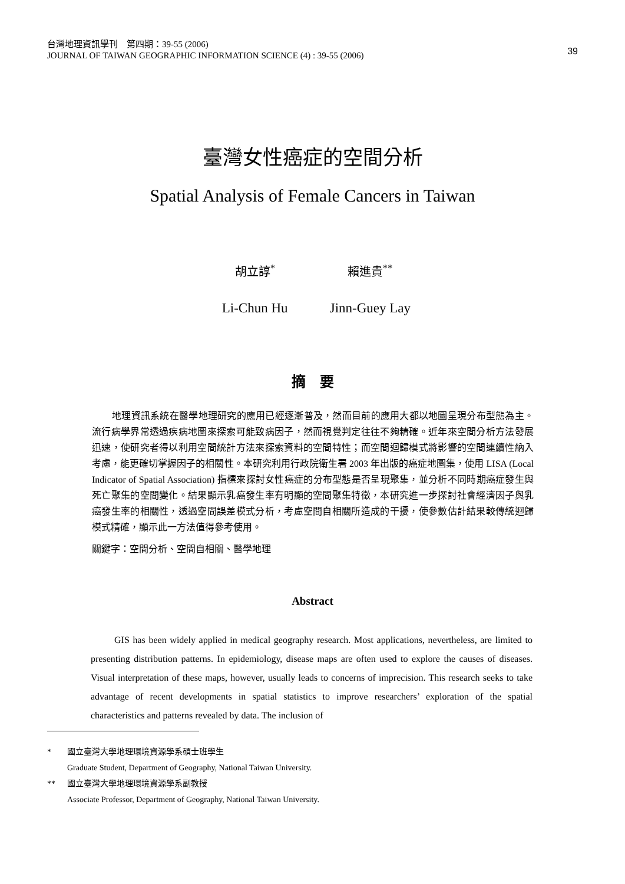台灣地理資訊學刊　第四期：39-55 (2006)
JOURNAL OF TAIWAN GEOGRAPHIC INFORMATION SCIENCE (4) : 39-55 (2006)
39
臺灣女性癌症的空間分析
Spatial Analysis of Female Cancers in Taiwan
胡立諄<sup>*</sup> 賴進貴<sup>**</sup>
Li-Chun Hu Jinn-Guey Lay
摘　要
地理資訊系統在醫學地理研究的應用已經逐漸普及，然而目前的應用大都以地圖呈現分布型態為主。流行病學界常透過疾病地圖來探索可能致病因子，然而視覺判定往往不夠精確。近年來空間分析方法發展迅速，使研究者得以利用空間統計方法來探索資料的空間特性；而空間迴歸模式將影響的空間連續性納入考慮，能更確切掌握因子的相關性。本研究利用行政院衛生署 2003 年出版的癌症地圖集，使用 LISA (Local Indicator of Spatial Association) 指標來探討女性癌症的分布型態是否呈現聚集，並分析不同時期癌症發生與死亡聚集的空間變化。結果顯示乳癌發生率有明顯的空間聚集特徵，本研究進一步探討社會經濟因子與乳癌發生率的相關性，透過空間誤差模式分析，考慮空間自相關所造成的干擾，使參數估計結果較傳統迴歸模式精確，顯示此一方法值得參考使用。
關鍵字：空間分析、空間自相關、醫學地理
Abstract
GIS has been widely applied in medical geography research. Most applications, nevertheless, are limited to presenting distribution patterns. In epidemiology, disease maps are often used to explore the causes of diseases. Visual interpretation of these maps, however, usually leads to concerns of imprecision. This research seeks to take advantage of recent developments in spatial statistics to improve researchers’ exploration of the spatial characteristics and patterns revealed by data. The inclusion of
* 國立臺灣大學地理環境資源學系碩士班學生
Graduate Student, Department of Geography, National Taiwan University.
** 國立臺灣大學地理環境資源學系副教授
Associate Professor, Department of Geography, National Taiwan University.